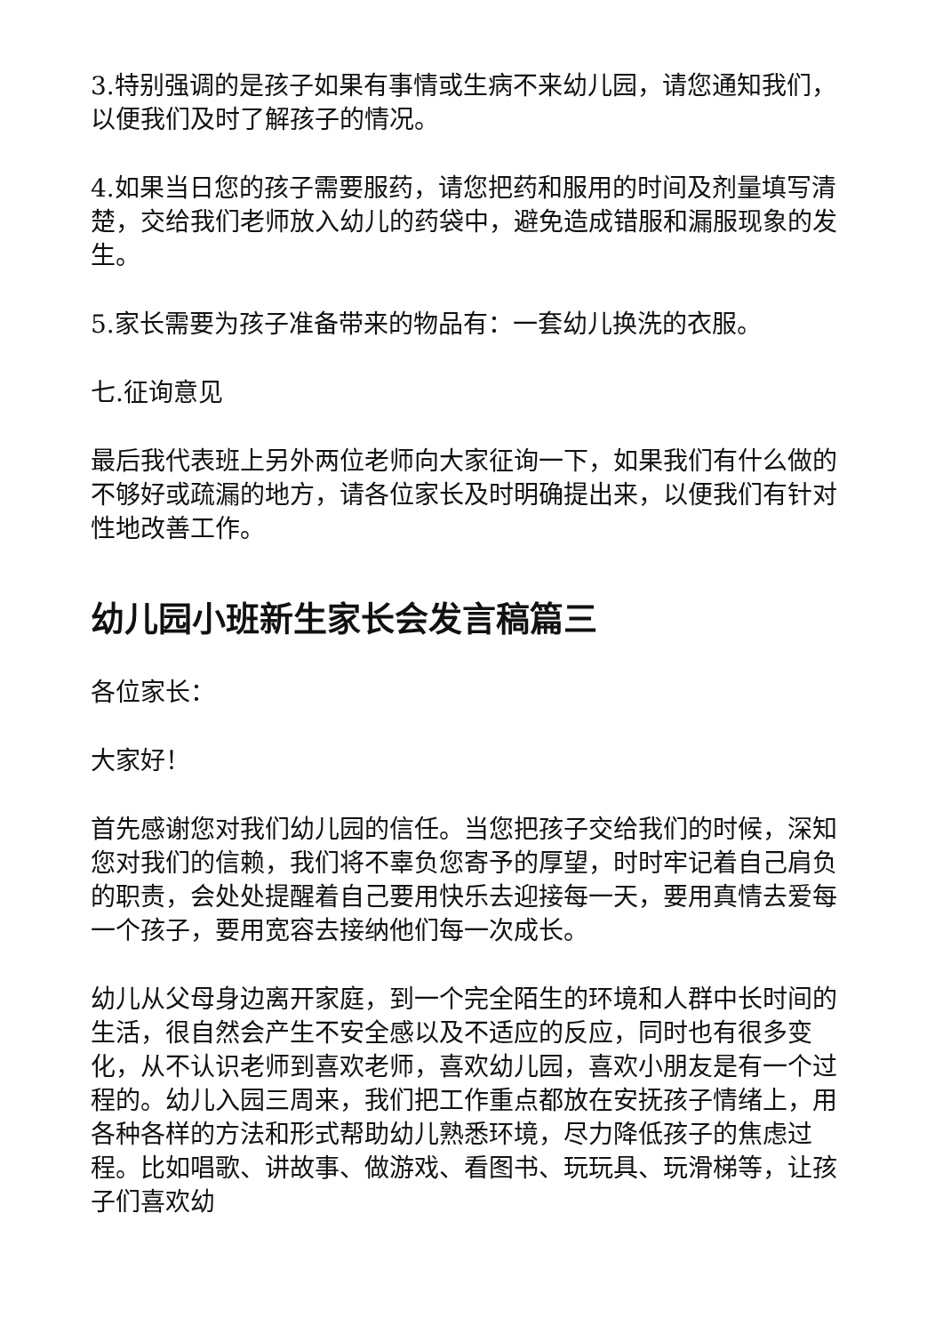3.特别强调的是孩子如果有事情或生病不来幼儿园，请您通知我们，以便我们及时了解孩子的情况。
4.如果当日您的孩子需要服药，请您把药和服用的时间及剂量填写清楚，交给我们老师放入幼儿的药袋中，避免造成错服和漏服现象的发生。
5.家长需要为孩子准备带来的物品有：一套幼儿换洗的衣服。
七.征询意见
最后我代表班上另外两位老师向大家征询一下，如果我们有什么做的不够好或疏漏的地方，请各位家长及时明确提出来，以便我们有针对性地改善工作。
幼儿园小班新生家长会发言稿篇三
各位家长：
大家好！
首先感谢您对我们幼儿园的信任。当您把孩子交给我们的时候，深知您对我们的信赖，我们将不辜负您寄予的厚望，时时牢记着自己肩负的职责，会处处提醒着自己要用快乐去迎接每一天，要用真情去爱每一个孩子，要用宽容去接纳他们每一次成长。
幼儿从父母身边离开家庭，到一个完全陌生的环境和人群中长时间的生活，很自然会产生不安全感以及不适应的反应，同时也有很多变化，从不认识老师到喜欢老师，喜欢幼儿园，喜欢小朋友是有一个过程的。幼儿入园三周来，我们把工作重点都放在安抚孩子情绪上，用各种各样的方法和形式帮助幼儿熟悉环境，尽力降低孩子的焦虑过程。比如唱歌、讲故事、做游戏、看图书、玩玩具、玩滑梯等，让孩子们喜欢幼